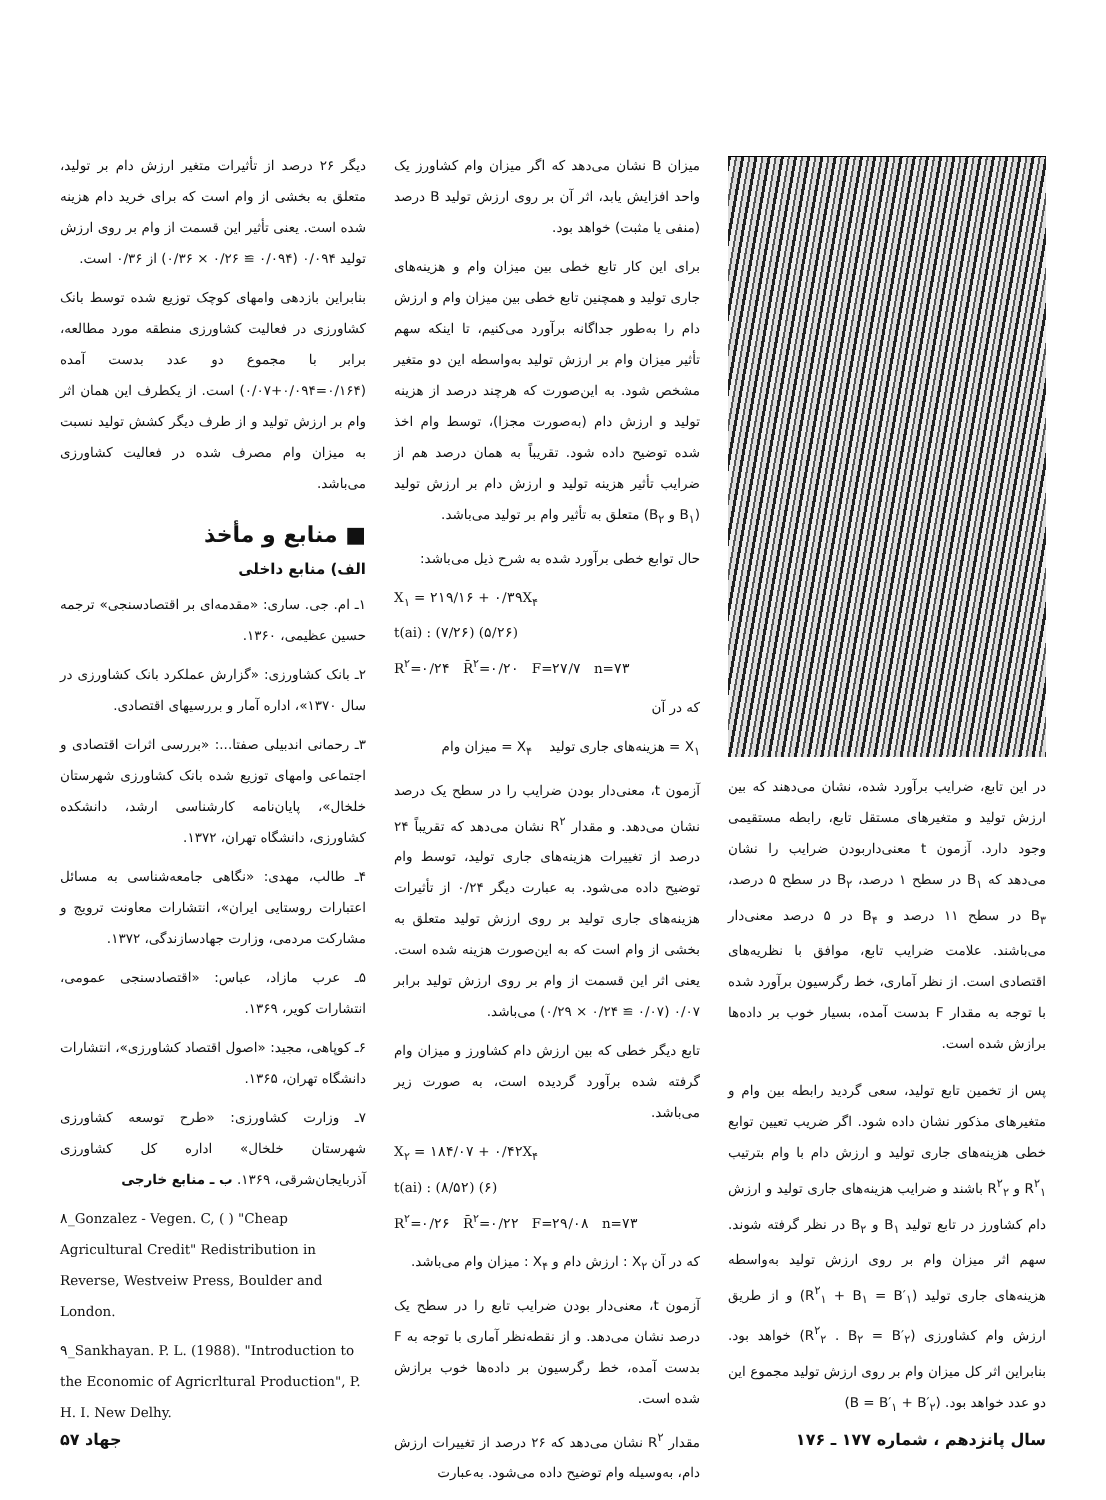در این تابع، ضرایب برآورد شده، نشان می‌دهند که بین ارزش تولید و متغیرهای مستقل تابع، رابطه مستقیمی وجود دارد. آزمون t معنی‌داربودن ضرایب را نشان می‌دهد که B<sub>۱</sub> در سطح ۱ درصد، B<sub>۲</sub> در سطح ۵ درصد، B<sub>۳</sub> در سطح ۱۱ درصد و B<sub>۴</sub> در ۵ درصد معنی‌دار می‌باشند. علامت ضرایب تابع، موافق با نظریه‌های اقتصادی است. از نظر آماری، خط رگرسیون برآورد شده با توجه به مقدار F بدست آمده، بسیار خوب بر داده‌ها برازش شده است.
پس از تخمین تابع تولید، سعی گردید رابطه بین وام و متغیرهای مذکور نشان داده شود. اگر ضریب تعیین توابع خطی هزینه‌های جاری تولید و ارزش دام با وام بترتیب R<sup>۲</sup><sub>۱</sub> و R<sup>۲</sup><sub>۲</sub> باشند و ضرایب هزینه‌های جاری تولید و ارزش دام کشاورز در تابع تولید B<sub>۱</sub> و B<sub>۲</sub> در نظر گرفته شوند. سهم اثر میزان وام بر روی ارزش تولید به‌واسطه هزینه‌های جاری تولید (R<sup>۲</sup><sub>۱</sub> + B<sub>۱</sub> = B′<sub>۱</sub>) و از طریق ارزش وام کشاورزی (R<sup>۲</sup><sub>۲</sub> . B<sub>۲</sub> = B′<sub>۲</sub>) خواهد بود. بنابراین اثر کل میزان وام بر روی ارزش تولید مجموع این دو عدد خواهد بود. (B = B′<sub>۱</sub> + B′<sub>۲</sub>)
میزان B نشان می‌دهد که اگر میزان وام کشاورز یک واحد افزایش یابد، اثر آن بر روی ارزش تولید B درصد (منفی یا مثبت) خواهد بود.
برای این کار تابع خطی بین میزان وام و هزینه‌های جاری تولید و همچنین تابع خطی بین میزان وام و ارزش دام را به‌طور جداگانه برآورد می‌کنیم، تا اینکه سهم تأثیر میزان وام بر ارزش تولید به‌واسطه این دو متغیر مشخص شود. به این‌صورت که هرچند درصد از هزینه تولید و ارزش دام (به‌صورت مجزا)، توسط وام اخذ شده توضیح داده شود. تقریباً به همان درصد هم از ضرایب تأثیر هزینه تولید و ارزش دام بر ارزش تولید (B<sub>۱</sub> و B<sub>۲</sub>) متعلق به تأثیر وام بر تولید می‌باشد.
حال توابع خطی برآورد شده به شرح ذیل می‌باشد:
X<sub>۱</sub> = ۲۱۹/۱۶ + ۰/۳۹X<sub>۴</sub>
t(ai) : (۷/۲۶) (۵/۲۶)
R<sup>۲</sup>=۰/۲۴ R̄<sup>۲</sup>=۰/۲۰ F=۲۷/۷ n=۷۳
که در آن
X<sub>۱</sub> = هزینه‌های جاری تولید X<sub>۴</sub> = میزان وام
آزمون t، معنی‌دار بودن ضرایب را در سطح یک درصد نشان می‌دهد. و مقدار R<sup>۲</sup> نشان می‌دهد که تقریباً ۲۴ درصد از تغییرات هزینه‌های جاری تولید، توسط وام توضیح داده می‌شود. به عبارت دیگر ۰/۲۴ از تأثیرات هزینه‌های جاری تولید بر روی ارزش تولید متعلق به بخشی از وام است که به این‌صورت هزینه شده است. یعنی اثر این قسمت از وام بر روی ارزش تولید برابر ۰/۰۷ (۰/۰۷ ≅ ۰/۲۴ × ۰/۲۹) می‌باشد.
تابع دیگر خطی که بین ارزش دام کشاورز و میزان وام گرفته شده برآورد گردیده است، به صورت زیر می‌باشد.
X<sub>۲</sub> = ۱۸۴/۰۷ + ۰/۴۲X<sub>۴</sub>
t(ai) : (۸/۵۲) (۶)
R<sup>۲</sup>=۰/۲۶ R̄<sup>۲</sup>=۰/۲۲ F=۲۹/۰۸ n=۷۳
که در آن X<sub>۲</sub> : ارزش دام و X<sub>۴</sub> : میزان وام می‌باشد.
آزمون t، معنی‌دار بودن ضرایب تابع را در سطح یک درصد نشان می‌دهد. و از نقطه‌نظر آماری با توجه به F بدست آمده، خط رگرسیون بر داده‌ها خوب برازش شده است.
مقدار R<sup>۲</sup> نشان می‌دهد که ۲۶ درصد از تغییرات ارزش دام، به‌وسیله وام توضیح داده می‌شود. به‌عبارت
دیگر ۲۶ درصد از تأثیرات متغیر ارزش دام بر تولید، متعلق به بخشی از وام است که برای خرید دام هزینه شده است. یعنی تأثیر این قسمت از وام بر روی ارزش تولید ۰/۰۹۴ (۰/۰۹۴ ≅ ۰/۲۶ × ۰/۳۶) از ۰/۳۶ است.
بنابراین بازدهی وامهای کوچک توزیع شده توسط بانک کشاورزی در فعالیت کشاورزی منطقه مورد مطالعه، برابر با مجموع دو عدد بدست آمده (۰/۱۶۴=۰/۰۹۴+۰/۰۷) است. از یکطرف این همان اثر وام بر ارزش تولید و از طرف دیگر کشش تولید نسبت به میزان وام مصرف شده در فعالیت کشاورزی می‌باشد.
■ منابع و مأخذ
الف) منابع داخلی
۱ـ ام. جی. ساری: «مقدمه‌ای بر اقتصادسنجی» ترجمه حسین عظیمی، ۱۳۶۰.
۲ـ بانک کشاورزی: «گزارش عملکرد بانک کشاورزی در سال ۱۳۷۰»، اداره آمار و بررسیهای اقتصادی.
۳ـ رحمانی اندبیلی صفتا...: «بررسی اثرات اقتصادی و اجتماعی وامهای توزیع شده بانک کشاورزی شهرستان خلخال»، پایان‌نامه کارشناسی ارشد، دانشکده کشاورزی، دانشگاه تهران، ۱۳۷۲.
۴ـ طالب، مهدی: «نگاهی جامعه‌شناسی به مسائل اعتبارات روستایی ایران»، انتشارات معاونت ترویج و مشارکت مردمی، وزارت جهادسازندگی، ۱۳۷۲.
۵ـ عرب مازاد، عباس: «اقتصادسنجی عمومی، انتشارات کویر، ۱۳۶۹.
۶ـ کوپاهی، مجید: «اصول اقتصاد کشاورزی»، انتشارات دانشگاه تهران، ۱۳۶۵.
۷ـ وزارت کشاورزی: «طرح توسعه کشاورزی شهرستان خلخال» اداره کل کشاورزی آذربایجان‌شرقی، ۱۳۶۹. ب ـ منابع خارجی
۸_Gonzalez - Vegen. C, ( ) "Cheap Agricultural Credit" Redistribution in Reverse, Westveiw Press, Boulder and London.
۹_Sankhayan. P. L. (1988). "Introduction to the Economic of Agricrltural Production", P. H. I. New Delhy.
سال پانزدهم ، شماره ۱۷۷ ـ ۱۷۶ جهاد ۵۷